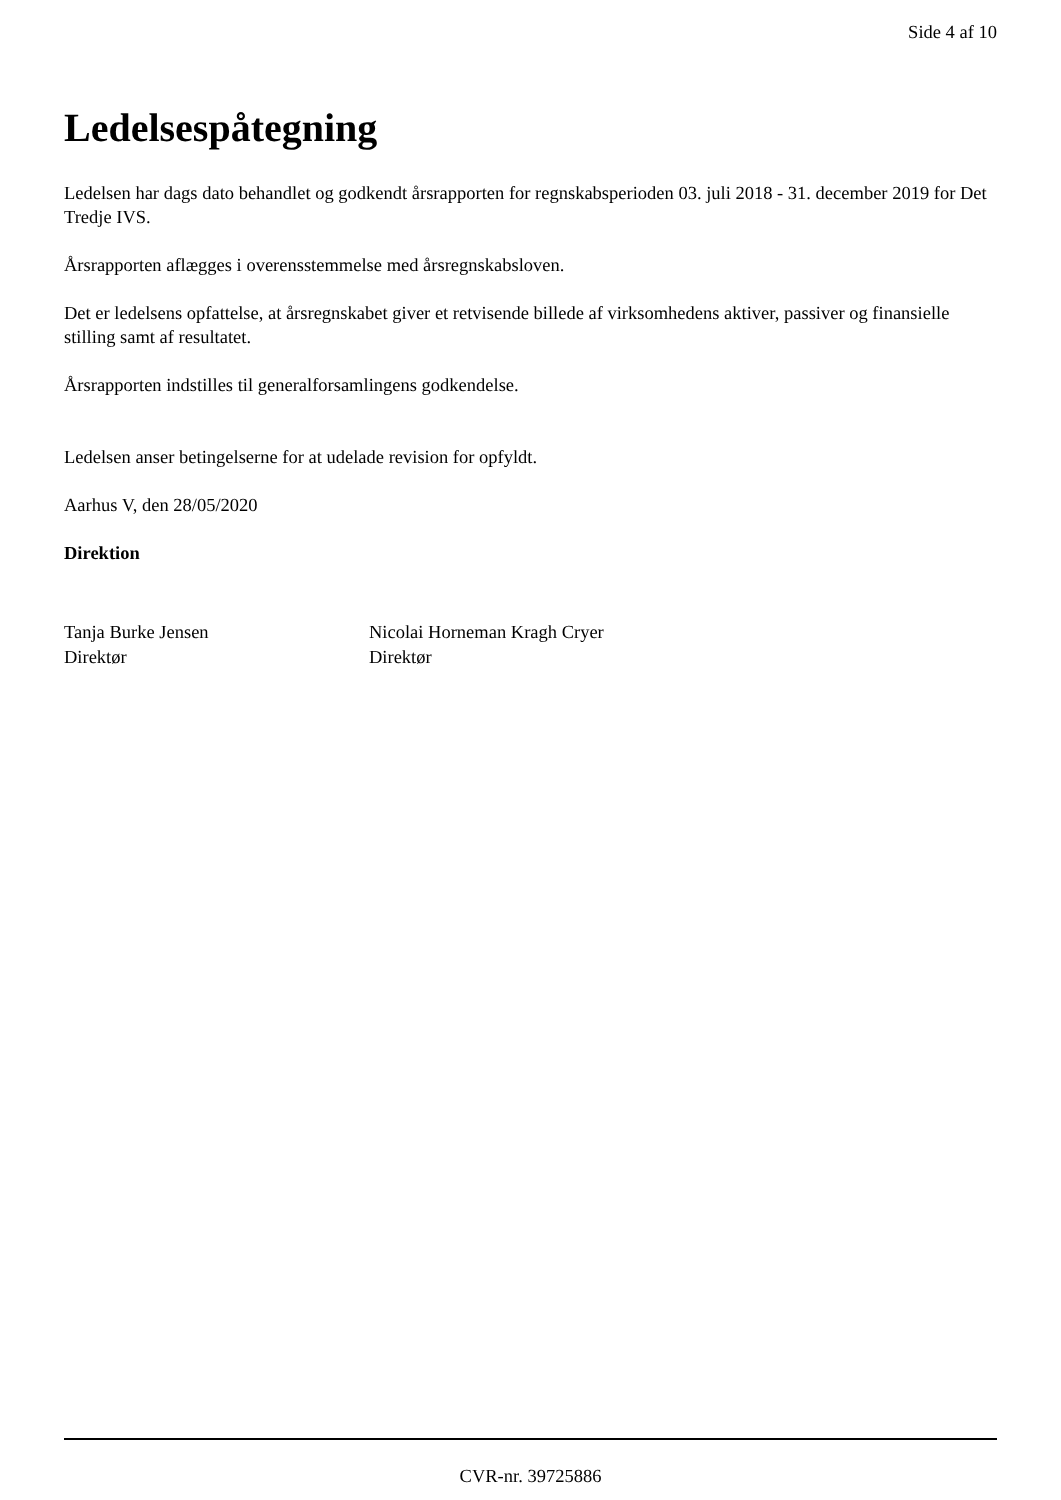Side 4 af 10
Ledelsespåtegning
Ledelsen har dags dato behandlet og godkendt årsrapporten for regnskabsperioden 03. juli 2018 - 31. december 2019 for Det Tredje IVS.
Årsrapporten aflægges i overensstemmelse med årsregnskabsloven.
Det er ledelsens opfattelse, at årsregnskabet giver et retvisende billede af virksomhedens aktiver, passiver og finansielle stilling samt af resultatet.
Årsrapporten indstilles til generalforsamlingens godkendelse.
Ledelsen anser betingelserne for at udelade revision for opfyldt.
Aarhus V, den 28/05/2020
Direktion
Tanja Burke Jensen
Direktør
Nicolai Horneman Kragh Cryer
Direktør
CVR-nr. 39725886